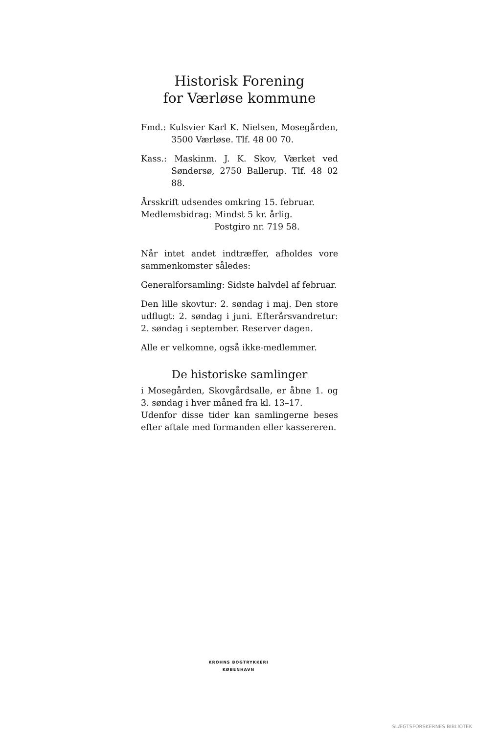Historisk Forening
for Værløse kommune
Fmd.: Kulsvier Karl K. Nielsen, Mosegården, 3500 Værløse. Tlf. 48 00 70.
Kass.: Maskinm. J. K. Skov, Værket ved Sønder­sø, 2750 Ballerup. Tlf. 48 02 88.
Årsskrift udsendes omkring 15. februar.
Medlemsbidrag: Mindst 5 kr. årlig.
Postgiro nr. 719 58.
Når intet andet indtræffer, afholdes vore sam­menkomster således:
Generalforsamling: Sidste halvdel af februar.
Den lille skovtur: 2. søndag i maj. Den store udflugt: 2. søndag i juni. Efterårsvandretur: 2. søndag i september. Reserver dagen.
Alle er velkomne, også ikke-medlemmer.
De historiske samlinger
i Mosegården, Skovgårdsalle, er åbne 1. og 3. søndag i hver måned fra kl. 13–17.
Udenfor disse tider kan samlingerne beses efter aftale med formanden eller kassereren.
KROHNS BOGTRYKKERI
KØBENHAVN
SLÆGTSFORSKERNES BIBLIOTEK